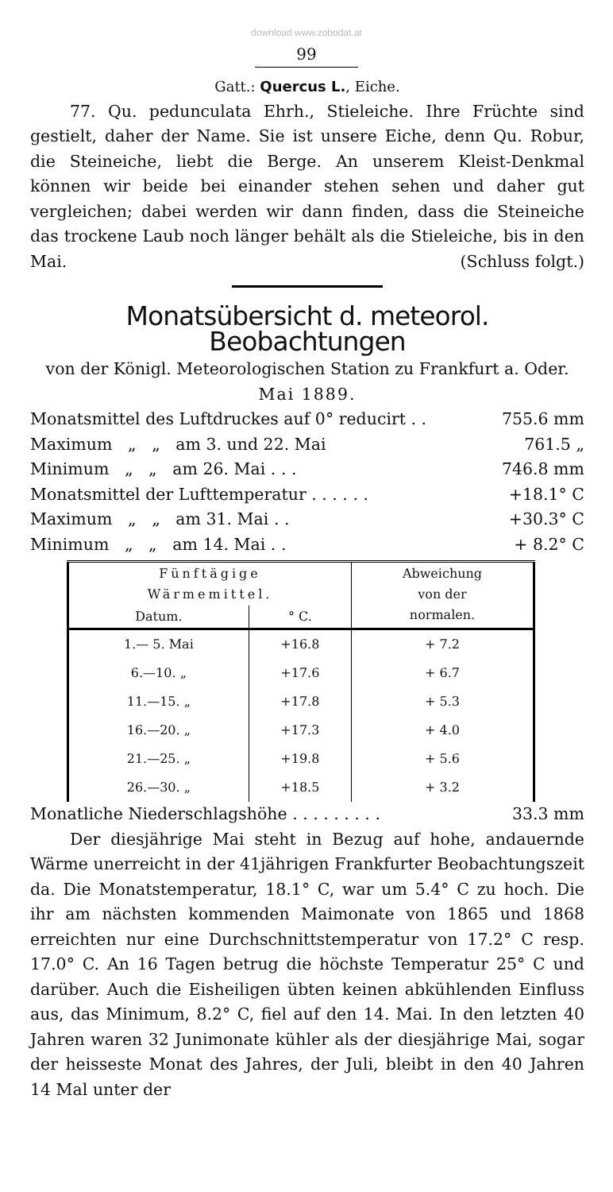download www.zobodat.at
99
Gatt.: Quercus L., Eiche.
77. Qu. pedunculata Ehrh., Stieleiche. Ihre Früchte sind gestielt, daher der Name. Sie ist unsere Eiche, denn Qu. Robur, die Steineiche, liebt die Berge. An unserem Kleist-Denkmal können wir beide bei einander stehen sehen und daher gut vergleichen; dabei werden wir dann finden, dass die Steineiche das trockene Laub noch länger behält als die Stieleiche, bis in den Mai. (Schluss folgt.)
Monatsübersicht d. meteorol. Beobachtungen
von der Königl. Meteorologischen Station zu Frankfurt a. Oder.
Mai 1889.
| Monatsmittel des Luftdruckes auf 0° reducirt . . | 755.6 mm |
| Maximum „ „ am 3. und 22. Mai | 761.5 „ |
| Minimum „ „ am 26. Mai . . . | 746.8 mm |
| Monatsmittel der Lufttemperatur . . . . . . | +18.1° C |
| Maximum „ „ am 31. Mai . . | +30.3° C |
| Minimum „ „ am 14. Mai . . | + 8.2° C |
| Fünftägige Wärmemittel. | | Abweichung von der normalen. |
| --- | --- | --- |
| Datum. | ° C. | |
| 1.— 5. Mai | +16.8 | + 7.2 |
| 6.—10. „ | +17.6 | + 6.7 |
| 11.—15. „ | +17.8 | + 5.3 |
| 16.—20. „ | +17.3 | + 4.0 |
| 21.—25. „ | +19.8 | + 5.6 |
| 26.—30. „ | +18.5 | + 3.2 |
| Monatliche Niederschlagshöhe . . . . . . . . . | 33.3 mm |
Der diesjährige Mai steht in Bezug auf hohe, andauernde Wärme unerreicht in der 41jährigen Frankfurter Beobachtungszeit da. Die Monatstemperatur, 18.1° C, war um 5.4° C zu hoch. Die ihr am nächsten kommenden Maimonate von 1865 und 1868 erreichten nur eine Durchschnittstemperatur von 17.2° C resp. 17.0° C. An 16 Tagen betrug die höchste Temperatur 25° C und darüber. Auch die Eisheiligen übten keinen abkühlenden Einfluss aus, das Minimum, 8.2° C, fiel auf den 14. Mai. In den letzten 40 Jahren waren 32 Junimonate kühler als der diesjährige Mai, sogar der heisseste Monat des Jahres, der Juli, bleibt in den 40 Jahren 14 Mal unter der